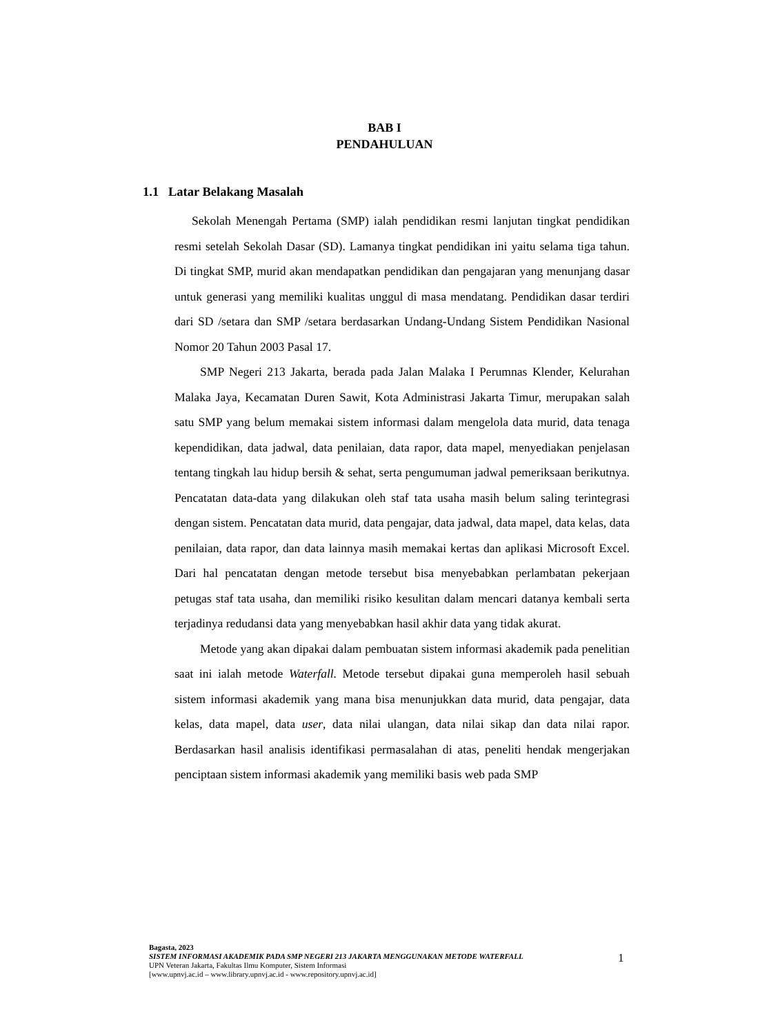BAB I
PENDAHULUAN
1.1 Latar Belakang Masalah
Sekolah Menengah Pertama (SMP) ialah pendidikan resmi lanjutan tingkat pendidikan resmi setelah Sekolah Dasar (SD). Lamanya tingkat pendidikan ini yaitu selama tiga tahun. Di tingkat SMP, murid akan mendapatkan pendidikan dan pengajaran yang menunjang dasar untuk generasi yang memiliki kualitas unggul di masa mendatang. Pendidikan dasar terdiri dari SD /setara dan SMP /setara berdasarkan Undang-Undang Sistem Pendidikan Nasional Nomor 20 Tahun 2003 Pasal 17.
SMP Negeri 213 Jakarta, berada pada Jalan Malaka I Perumnas Klender, Kelurahan Malaka Jaya, Kecamatan Duren Sawit, Kota Administrasi Jakarta Timur, merupakan salah satu SMP yang belum memakai sistem informasi dalam mengelola data murid, data tenaga kependidikan, data jadwal, data penilaian, data rapor, data mapel, menyediakan penjelasan tentang tingkah lau hidup bersih & sehat, serta pengumuman jadwal pemeriksaan berikutnya. Pencatatan data-data yang dilakukan oleh staf tata usaha masih belum saling terintegrasi dengan sistem. Pencatatan data murid, data pengajar, data jadwal, data mapel, data kelas, data penilaian, data rapor, dan data lainnya masih memakai kertas dan aplikasi Microsoft Excel. Dari hal pencatatan dengan metode tersebut bisa menyebabkan perlambatan pekerjaan petugas staf tata usaha, dan memiliki risiko kesulitan dalam mencari datanya kembali serta terjadinya redudansi data yang menyebabkan hasil akhir data yang tidak akurat.
Metode yang akan dipakai dalam pembuatan sistem informasi akademik pada penelitian saat ini ialah metode Waterfall. Metode tersebut dipakai guna memperoleh hasil sebuah sistem informasi akademik yang mana bisa menunjukkan data murid, data pengajar, data kelas, data mapel, data user, data nilai ulangan, data nilai sikap dan data nilai rapor. Berdasarkan hasil analisis identifikasi permasalahan di atas, peneliti hendak mengerjakan penciptaan sistem informasi akademik yang memiliki basis web pada SMP
Bagasta, 2023
SISTEM INFORMASI AKADEMIK PADA SMP NEGERI 213 JAKARTA MENGGUNAKAN METODE WATERFALL
UPN Veteran Jakarta, Fakultas Ilmu Komputer, Sistem Informasi
[www.upnvj.ac.id – www.library.upnvj.ac.id - www.repository.upnvj.ac.id]
1